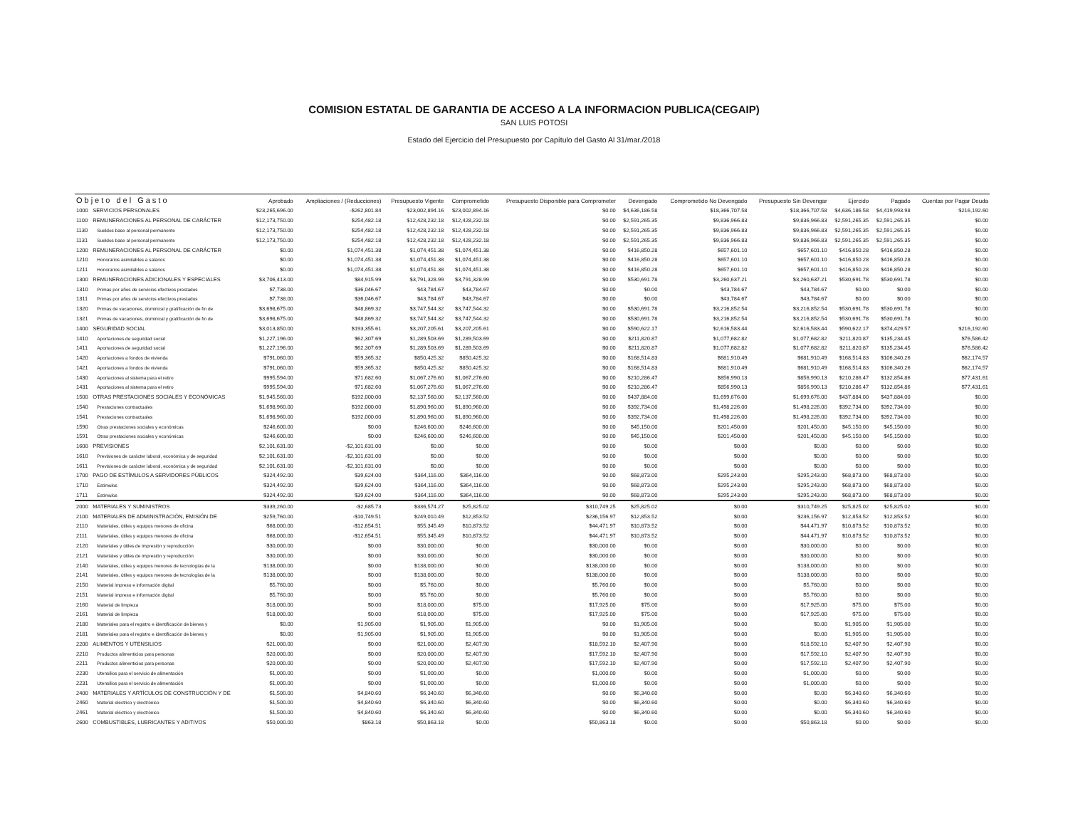COMISION ESTATAL DE GARANTIA DE ACCESO A LA INFORMACION PUBLICA(CEGAIP)
SAN LUIS POTOSI
Estado del Ejercicio del Presupuesto por Capítulo del Gasto Al 31/mar./2018
| Objeto del Gasto | | Aprobado | Ampliaciones / (Reducciones) | Presupuesto Vigente | Comprometido | Presupuesto Disponible para Comprometer | Devengado | Comprometido No Devengado | Presupuesto Sin Devengar | Ejercido | Pagado | Cuentas por Pagar Deuda |
| --- | --- | --- | --- | --- | --- | --- | --- | --- | --- | --- | --- | --- |
| 1000 | SERVICIOS PERSONALES | $23,265,696.00 | -$262,801.84 | $23,002,894.16 | $23,002,894.16 | $0.00 | $4,636,186.58 | $18,366,707.58 | $18,366,707.58 | $4,636,186.58 | $4,419,993.98 | $216,192.60 |
| 1100 | REMUNERACIONES AL PERSONAL DE CARÁCTER | $12,173,750.00 | $254,482.18 | $12,428,232.18 | $12,428,232.18 | $0.00 | $2,591,265.35 | $9,836,966.83 | $9,836,966.83 | $2,591,265.35 | $2,591,265.35 | $0.00 |
| 1130 | Sueldos base al personal permanente | $12,173,750.00 | $254,482.18 | $12,428,232.18 | $12,428,232.18 | $0.00 | $2,591,265.35 | $9,836,966.83 | $9,836,966.83 | $2,591,265.35 | $2,591,265.35 | $0.00 |
| 1131 | Sueldos base al personal permanente | $12,173,750.00 | $254,482.18 | $12,428,232.18 | $12,428,232.18 | $0.00 | $2,591,265.35 | $9,836,966.83 | $9,836,966.83 | $2,591,265.35 | $2,591,265.35 | $0.00 |
| 1200 | REMUNERACIONES AL PERSONAL DE CARÁCTER | $0.00 | $1,074,451.38 | $1,074,451.38 | $1,074,451.38 | $0.00 | $416,850.28 | $657,601.10 | $657,601.10 | $416,850.28 | $416,850.28 | $0.00 |
| 1210 | Honorarios asimilables a salarios | $0.00 | $1,074,451.38 | $1,074,451.38 | $1,074,451.38 | $0.00 | $416,850.28 | $657,601.10 | $657,601.10 | $416,850.28 | $416,850.28 | $0.00 |
| 1211 | Honorarios asimilables a salarios | $0.00 | $1,074,451.38 | $1,074,451.38 | $1,074,451.38 | $0.00 | $416,850.28 | $657,601.10 | $657,601.10 | $416,850.28 | $416,850.28 | $0.00 |
| 1300 | REMUNERACIONES ADICIONALES Y ESPECIALES | $3,706,413.00 | $84,915.99 | $3,791,328.99 | $3,791,328.99 | $0.00 | $530,691.78 | $3,260,637.21 | $3,260,637.21 | $530,691.78 | $530,691.78 | $0.00 |
| 1310 | Primas por años de servicios efectivos prestados | $7,738.00 | $36,046.67 | $43,784.67 | $43,784.67 | $0.00 | $0.00 | $43,784.67 | $43,784.67 | $0.00 | $0.00 | $0.00 |
| 1311 | Primas por años de servicios efectivos prestados | $7,738.00 | $36,046.67 | $43,784.67 | $43,784.67 | $0.00 | $0.00 | $43,784.67 | $43,784.67 | $0.00 | $0.00 | $0.00 |
| 1320 | Primas de vacaciones, dominical y gratificación de fin de | $3,698,675.00 | $48,869.32 | $3,747,544.32 | $3,747,544.32 | $0.00 | $530,691.78 | $3,216,852.54 | $3,216,852.54 | $530,691.78 | $530,691.78 | $0.00 |
| 1321 | Primas de vacaciones, dominical y gratificación de fin de | $3,698,675.00 | $48,869.32 | $3,747,544.32 | $3,747,544.32 | $0.00 | $530,691.78 | $3,216,852.54 | $3,216,852.54 | $530,691.78 | $530,691.78 | $0.00 |
| 1400 | SEGURIDAD SOCIAL | $3,013,850.00 | $193,355.61 | $3,207,205.61 | $3,207,205.61 | $0.00 | $590,622.17 | $2,616,583.44 | $2,616,583.44 | $590,622.17 | $374,429.57 | $216,192.60 |
| 1410 | Aportaciones de seguridad social | $1,227,196.00 | $62,307.69 | $1,289,503.69 | $1,289,503.69 | $0.00 | $211,820.87 | $1,077,682.82 | $1,077,682.82 | $211,820.87 | $135,234.45 | $76,586.42 |
| 1411 | Aportaciones de seguridad social | $1,227,196.00 | $62,307.69 | $1,289,503.69 | $1,289,503.69 | $0.00 | $211,820.87 | $1,077,682.82 | $1,077,682.82 | $211,820.87 | $135,234.45 | $76,586.42 |
| 1420 | Aportaciones a fondos de vivienda | $791,060.00 | $59,365.32 | $850,425.32 | $850,425.32 | $0.00 | $168,514.83 | $681,910.49 | $681,910.49 | $168,514.83 | $106,340.26 | $62,174.57 |
| 1421 | Aportaciones a fondos de vivienda | $791,060.00 | $59,365.32 | $850,425.32 | $850,425.32 | $0.00 | $168,514.83 | $681,910.49 | $681,910.49 | $168,514.83 | $106,340.26 | $62,174.57 |
| 1430 | Aportaciones al sistema para el retiro | $995,594.00 | $71,682.60 | $1,067,276.60 | $1,067,276.60 | $0.00 | $210,286.47 | $856,990.13 | $856,990.13 | $210,286.47 | $132,854.86 | $77,431.61 |
| 1431 | Aportaciones al sistema para el retiro | $995,594.00 | $71,682.60 | $1,067,276.60 | $1,067,276.60 | $0.00 | $210,286.47 | $856,990.13 | $856,990.13 | $210,286.47 | $132,854.86 | $77,431.61 |
| 1500 | OTRAS PRESTACIONES SOCIALES Y ECONÓMICAS | $1,945,560.00 | $192,000.00 | $2,137,560.00 | $2,137,560.00 | $0.00 | $437,884.00 | $1,699,676.00 | $1,699,676.00 | $437,884.00 | $437,884.00 | $0.00 |
| 1540 | Prestaciones contractuales | $1,698,960.00 | $192,000.00 | $1,890,960.00 | $1,890,960.00 | $0.00 | $392,734.00 | $1,498,226.00 | $1,498,226.00 | $392,734.00 | $392,734.00 | $0.00 |
| 1541 | Prestaciones contractuales | $1,698,960.00 | $192,000.00 | $1,890,960.00 | $1,890,960.00 | $0.00 | $392,734.00 | $1,498,226.00 | $1,498,226.00 | $392,734.00 | $392,734.00 | $0.00 |
| 1590 | Otras prestaciones sociales y económicas | $246,600.00 | $0.00 | $246,600.00 | $246,600.00 | $0.00 | $45,150.00 | $201,450.00 | $201,450.00 | $45,150.00 | $45,150.00 | $0.00 |
| 1591 | Otras prestaciones sociales y económicas | $246,600.00 | $0.00 | $246,600.00 | $246,600.00 | $0.00 | $45,150.00 | $201,450.00 | $201,450.00 | $45,150.00 | $45,150.00 | $0.00 |
| 1600 | PREVISIONES | $2,101,631.00 | -$2,101,631.00 | $0.00 | $0.00 | $0.00 | $0.00 | $0.00 | $0.00 | $0.00 | $0.00 | $0.00 |
| 1610 | Previsiones de carácter laboral, económica y de seguridad | $2,101,631.00 | -$2,101,631.00 | $0.00 | $0.00 | $0.00 | $0.00 | $0.00 | $0.00 | $0.00 | $0.00 | $0.00 |
| 1611 | Previsiones de carácter laboral, económica y de seguridad | $2,101,631.00 | -$2,101,631.00 | $0.00 | $0.00 | $0.00 | $0.00 | $0.00 | $0.00 | $0.00 | $0.00 | $0.00 |
| 1700 | PAGO DE ESTÍMULOS A SERVIDORES PÚBLICOS | $324,492.00 | $39,624.00 | $364,116.00 | $364,116.00 | $0.00 | $68,873.00 | $295,243.00 | $295,243.00 | $68,873.00 | $68,873.00 | $0.00 |
| 1710 | Estímulos | $324,492.00 | $39,624.00 | $364,116.00 | $364,116.00 | $0.00 | $68,873.00 | $295,243.00 | $295,243.00 | $68,873.00 | $68,873.00 | $0.00 |
| 1711 | Estímulos | $324,492.00 | $39,624.00 | $364,116.00 | $364,116.00 | $0.00 | $68,873.00 | $295,243.00 | $295,243.00 | $68,873.00 | $68,873.00 | $0.00 |
| 2000 | MATERIALES Y SUMINISTROS | $339,260.00 | -$2,685.73 | $336,574.27 | $25,825.02 | $310,749.25 | $25,825.02 | $0.00 | $310,749.25 | $25,825.02 | $25,825.02 | $0.00 |
| 2100 | MATERIALES DE ADMINISTRACIÓN, EMISIÓN DE | $259,760.00 | -$10,749.51 | $249,010.49 | $12,853.52 | $236,156.97 | $12,853.52 | $0.00 | $236,156.97 | $12,853.52 | $12,853.52 | $0.00 |
| 2110 | Materiales, útiles y equipos menores de oficina | $68,000.00 | -$12,654.51 | $55,345.49 | $10,873.52 | $44,471.97 | $10,873.52 | $0.00 | $44,471.97 | $10,873.52 | $10,873.52 | $0.00 |
| 2111 | Materiales, útiles y equipos menores de oficina | $68,000.00 | -$12,654.51 | $55,345.49 | $10,873.52 | $44,471.97 | $10,873.52 | $0.00 | $44,471.97 | $10,873.52 | $10,873.52 | $0.00 |
| 2120 | Materiales y útiles de impresión y reproducción | $30,000.00 | $0.00 | $30,000.00 | $0.00 | $30,000.00 | $0.00 | $0.00 | $30,000.00 | $0.00 | $0.00 | $0.00 |
| 2121 | Materiales y útiles de impresión y reproducción | $30,000.00 | $0.00 | $30,000.00 | $0.00 | $30,000.00 | $0.00 | $0.00 | $30,000.00 | $0.00 | $0.00 | $0.00 |
| 2140 | Materiales, útiles y equipos menores de tecnologías de la | $138,000.00 | $0.00 | $138,000.00 | $0.00 | $138,000.00 | $0.00 | $0.00 | $138,000.00 | $0.00 | $0.00 | $0.00 |
| 2141 | Materiales, útiles y equipos menores de tecnologías de la | $138,000.00 | $0.00 | $138,000.00 | $0.00 | $138,000.00 | $0.00 | $0.00 | $138,000.00 | $0.00 | $0.00 | $0.00 |
| 2150 | Material impreso e información digital | $5,760.00 | $0.00 | $5,760.00 | $0.00 | $5,760.00 | $0.00 | $0.00 | $5,760.00 | $0.00 | $0.00 | $0.00 |
| 2151 | Material impreso e información digital | $5,760.00 | $0.00 | $5,760.00 | $0.00 | $5,760.00 | $0.00 | $0.00 | $5,760.00 | $0.00 | $0.00 | $0.00 |
| 2160 | Material de limpieza | $18,000.00 | $0.00 | $18,000.00 | $75.00 | $17,925.00 | $75.00 | $0.00 | $17,925.00 | $75.00 | $75.00 | $0.00 |
| 2161 | Material de limpieza | $18,000.00 | $0.00 | $18,000.00 | $75.00 | $17,925.00 | $75.00 | $0.00 | $17,925.00 | $75.00 | $75.00 | $0.00 |
| 2180 | Materiales para el registro e identificación de bienes y | $0.00 | $1,905.00 | $1,905.00 | $1,905.00 | $0.00 | $1,905.00 | $0.00 | $0.00 | $1,905.00 | $1,905.00 | $0.00 |
| 2181 | Materiales para el registro e identificación de bienes y | $0.00 | $1,905.00 | $1,905.00 | $1,905.00 | $0.00 | $1,905.00 | $0.00 | $0.00 | $1,905.00 | $1,905.00 | $0.00 |
| 2200 | ALIMENTOS Y UTENSILIOS | $21,000.00 | $0.00 | $21,000.00 | $2,407.90 | $18,592.10 | $2,407.90 | $0.00 | $18,592.10 | $2,407.90 | $2,407.90 | $0.00 |
| 2210 | Productos alimenticios para personas | $20,000.00 | $0.00 | $20,000.00 | $2,407.90 | $17,592.10 | $2,407.90 | $0.00 | $17,592.10 | $2,407.90 | $2,407.90 | $0.00 |
| 2211 | Productos alimenticios para personas | $20,000.00 | $0.00 | $20,000.00 | $2,407.90 | $17,592.10 | $2,407.90 | $0.00 | $17,592.10 | $2,407.90 | $2,407.90 | $0.00 |
| 2230 | Utensilios para el servicio de alimentación | $1,000.00 | $0.00 | $1,000.00 | $0.00 | $1,000.00 | $0.00 | $0.00 | $1,000.00 | $0.00 | $0.00 | $0.00 |
| 2231 | Utensilios para el servicio de alimentación | $1,000.00 | $0.00 | $1,000.00 | $0.00 | $1,000.00 | $0.00 | $0.00 | $1,000.00 | $0.00 | $0.00 | $0.00 |
| 2400 | MATERIALES Y ARTÍCULOS DE CONSTRUCCIÓN Y DE | $1,500.00 | $4,840.60 | $6,340.60 | $6,340.60 | $0.00 | $6,340.60 | $0.00 | $0.00 | $6,340.60 | $6,340.60 | $0.00 |
| 2460 | Material eléctrico y electrónico | $1,500.00 | $4,840.60 | $6,340.60 | $6,340.60 | $0.00 | $6,340.60 | $0.00 | $0.00 | $6,340.60 | $6,340.60 | $0.00 |
| 2461 | Material eléctrico y electrónico | $1,500.00 | $4,840.60 | $6,340.60 | $6,340.60 | $0.00 | $6,340.60 | $0.00 | $0.00 | $6,340.60 | $6,340.60 | $0.00 |
| 2600 | COMBUSTIBLES, LUBRICANTES Y ADITIVOS | $50,000.00 | $863.18 | $50,863.18 | $0.00 | $50,863.18 | $0.00 | $0.00 | $50,863.18 | $0.00 | $0.00 | $0.00 |